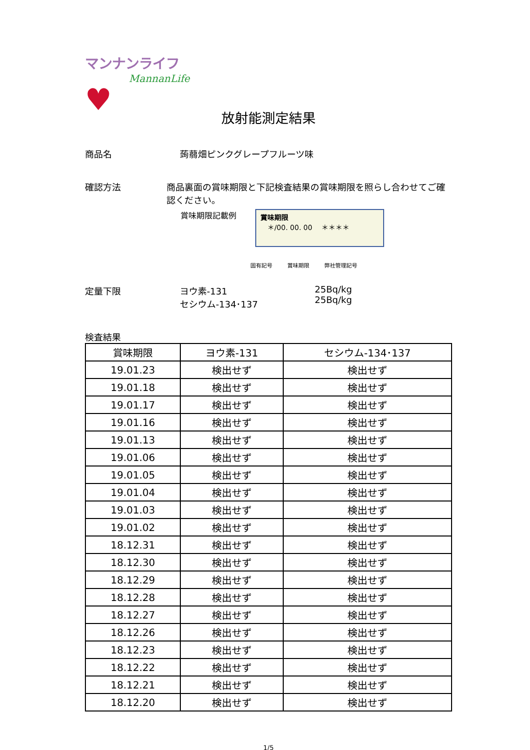マンナンライフ
MannanLife
♥
放射能測定結果
商品名 蒟蒻畑ピンクグレープフルーツ味
確認方法 商品裏面の賞味期限と下記検査結果の賞味期限を照らし合わせてご確認ください。
賞味期限記載例
賞味期限
＊/00. 00. 00 　＊＊＊＊
固有記号 賞味期限 弊社管理記号
定量下限 ヨウ素-131
セシウム-134･137
25Bq/kg
25Bq/kg
検査結果
| 賞味期限 | ヨウ素-131 | セシウム-134･137 |
| --- | --- | --- |
| 19.01.23 | 検出せず | 検出せず |
| 19.01.18 | 検出せず | 検出せず |
| 19.01.17 | 検出せず | 検出せず |
| 19.01.16 | 検出せず | 検出せず |
| 19.01.13 | 検出せず | 検出せず |
| 19.01.06 | 検出せず | 検出せず |
| 19.01.05 | 検出せず | 検出せず |
| 19.01.04 | 検出せず | 検出せず |
| 19.01.03 | 検出せず | 検出せず |
| 19.01.02 | 検出せず | 検出せず |
| 18.12.31 | 検出せず | 検出せず |
| 18.12.30 | 検出せず | 検出せず |
| 18.12.29 | 検出せず | 検出せず |
| 18.12.28 | 検出せず | 検出せず |
| 18.12.27 | 検出せず | 検出せず |
| 18.12.26 | 検出せず | 検出せず |
| 18.12.23 | 検出せず | 検出せず |
| 18.12.22 | 検出せず | 検出せず |
| 18.12.21 | 検出せず | 検出せず |
| 18.12.20 | 検出せず | 検出せず |
1/5